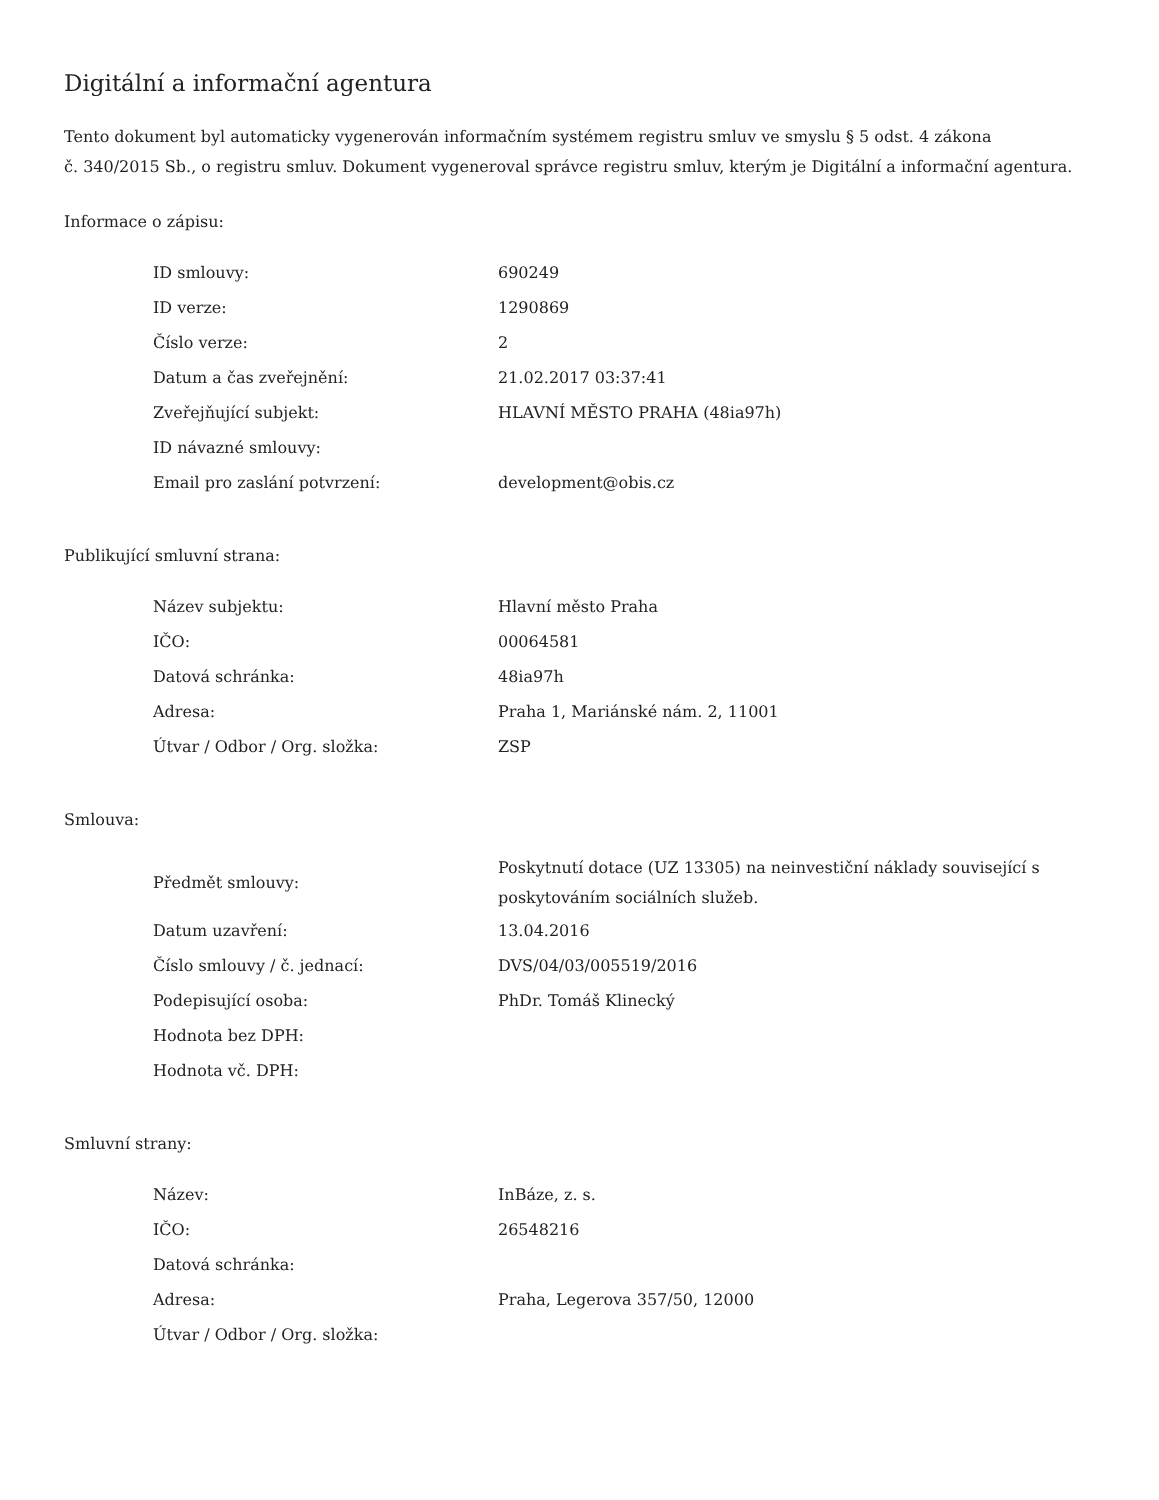Digitální a informační agentura
Tento dokument byl automaticky vygenerován informačním systémem registru smluv ve smyslu § 5 odst. 4 zákona
č. 340/2015 Sb., o registru smluv. Dokument vygeneroval správce registru smluv, kterým je Digitální a informační agentura.
Informace o zápisu:
| ID smlouvy: | 690249 |
| ID verze: | 1290869 |
| Číslo verze: | 2 |
| Datum a čas zveřejnění: | 21.02.2017 03:37:41 |
| Zveřejňující subjekt: | HLAVNÍ MĚSTO PRAHA (48ia97h) |
| ID návazné smlouvy: | |
| Email pro zaslání potvrzení: | development@obis.cz |
Publikující smluvní strana:
| Název subjektu: | Hlavní město Praha |
| IČO: | 00064581 |
| Datová schránka: | 48ia97h |
| Adresa: | Praha 1, Mariánské nám. 2, 11001 |
| Útvar / Odbor / Org. složka: | ZSP |
Smlouva:
| Předmět smlouvy: | Poskytnutí dotace (UZ 13305) na neinvestiční náklady související s poskytováním sociálních služeb. |
| Datum uzavření: | 13.04.2016 |
| Číslo smlouvy / č. jednací: | DVS/04/03/005519/2016 |
| Podepisující osoba: | PhDr. Tomáš Klinecký |
| Hodnota bez DPH: | |
| Hodnota vč. DPH: | |
Smluvní strany:
| Název: | InBáze, z. s. |
| IČO: | 26548216 |
| Datová schránka: | |
| Adresa: | Praha, Legerova 357/50, 12000 |
| Útvar / Odbor / Org. složka: | |